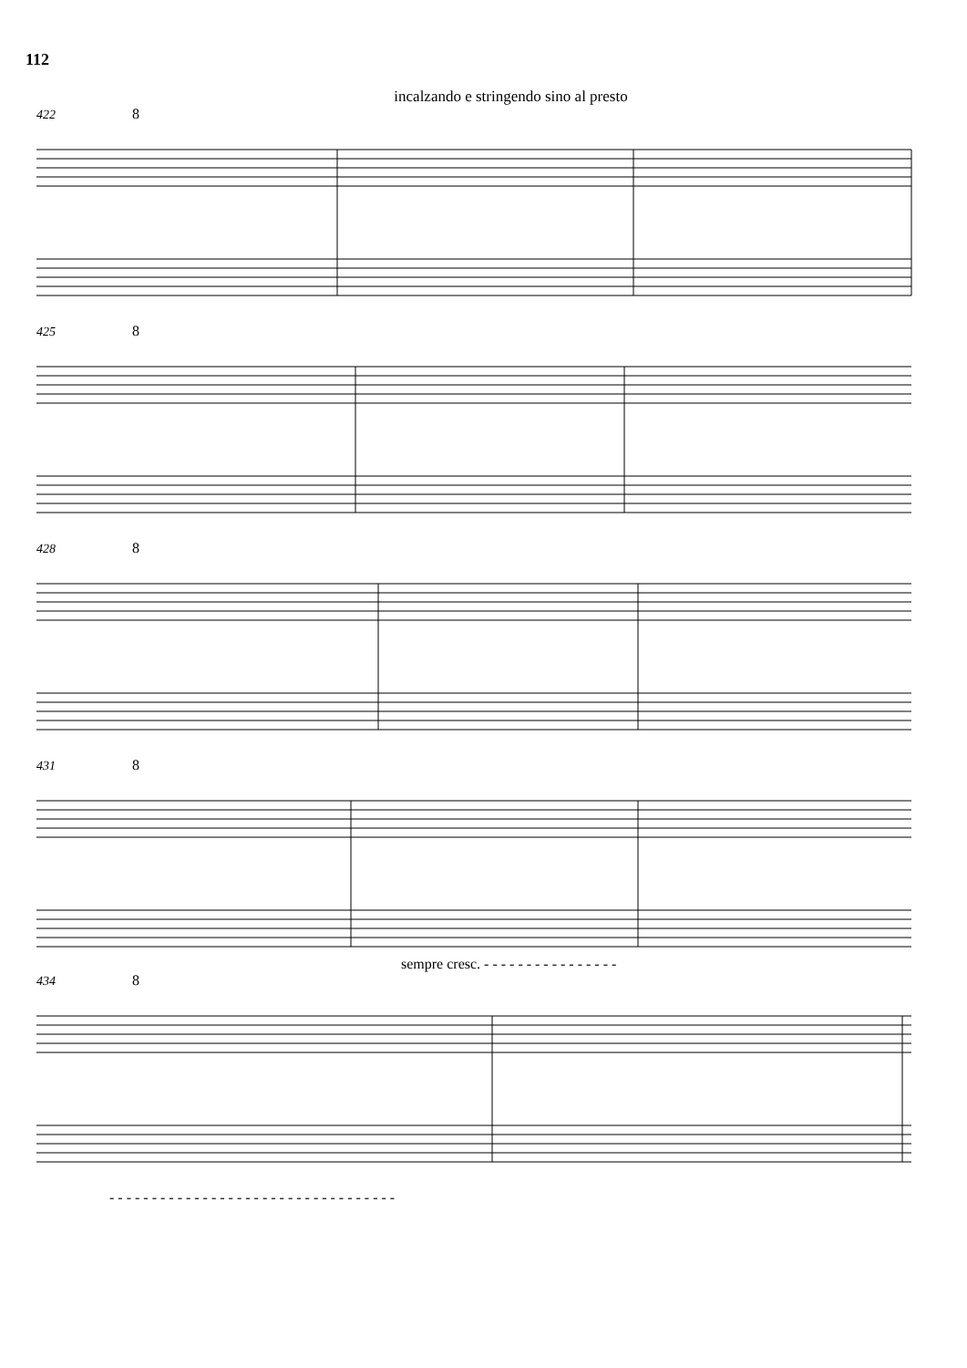112
incalzando e stringendo sino al presto
422 8
425 8
428 8
431 8
sempre cresc. - - - - - - - - - - - - - - - -
434 8
- - - - - - - - - - - - - - - - - - - - - - - - - - - - - - - - - -